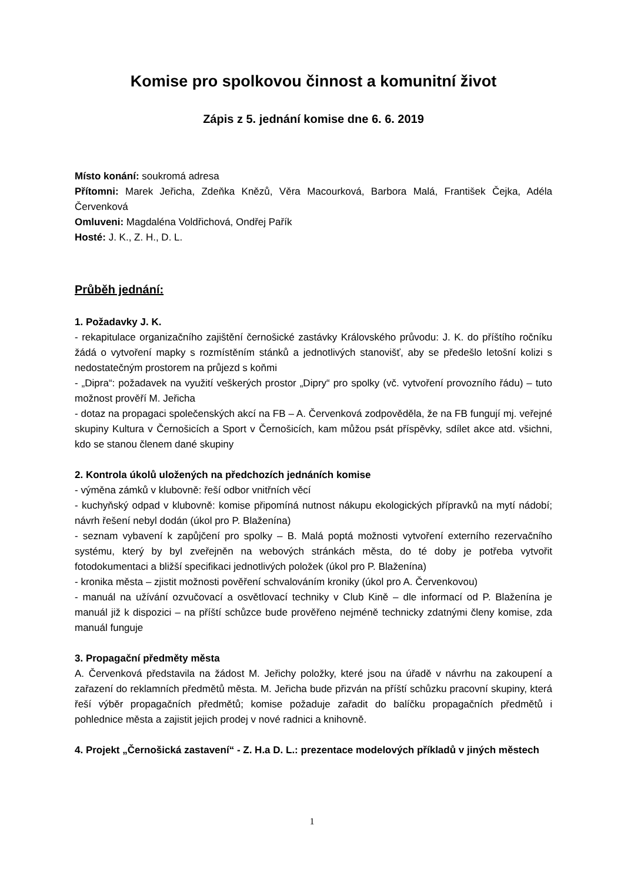Komise pro spolkovou činnost a komunitní život
Zápis z 5. jednání komise dne 6. 6. 2019
Místo konání: soukromá adresa
Přítomni: Marek Jeřicha, Zdeňka Knězů, Věra Macourková, Barbora Malá, František Čejka, Adéla Červenková
Omluveni: Magdaléna Voldřichová, Ondřej Pařík
Hosté: J. K., Z. H., D. L.
Průběh jednání:
1. Požadavky J. K.
- rekapitulace organizačního zajištění černošické zastávky Královského průvodu: J. K. do příštího ročníku žádá o vytvoření mapky s rozmístěním stánků a jednotlivých stanovišť, aby se předešlo letošní kolizi s nedostatečným prostorem na průjezd s koňmi
- „Dipra“: požadavek na využití veškerých prostor „Dipry“ pro spolky (vč. vytvoření provozního řádu) – tuto možnost prověří M. Jeřicha
- dotaz na propagaci společenských akcí na FB – A. Červenková zodpověděla, že na FB fungují mj. veřejné skupiny Kultura v Černošicích a Sport v Černošicích, kam můžou psát příspěvky, sdílet akce atd. všichni, kdo se stanou členem dané skupiny
2. Kontrola úkolů uložených na předchozích jednáních komise
- výměna zámků v klubovně: řeší odbor vnitřních věcí
- kuchyňský odpad v klubovně: komise připomíná nutnost nákupu ekologických přípravků na mytí nádobí; návrh řešení nebyl dodán (úkol pro P. Blaženína)
- seznam vybavení k zapůjčení pro spolky – B. Malá poptá možnosti vytvoření externího rezervačního systému, který by byl zveřejněn na webových stránkách města, do té doby je potřeba vytvořit fotodokumentaci a bližší specifikaci jednotlivých položek (úkol pro P. Blaženína)
- kronika města – zjistit možnosti pověření schvalováním kroniky (úkol pro A. Červenkovou)
- manuál na užívání ozvučovací a osvětlovací techniky v Club Kině – dle informací od P. Blaženína je manuál již k dispozici – na příští schůzce bude prověřeno nejméně technicky zdatnými členy komise, zda manuál funguje
3. Propagační předměty města
A. Červenková představila na žádost M. Jeřichy položky, které jsou na úřadě v návrhu na zakoupení a zařazení do reklamních předmětů města. M. Jeřicha bude přizván na příští schůzku pracovní skupiny, která řeší výběr propagačních předmětů; komise požaduje zařadit do balíčku propagačních předmětů i pohlednice města a zajistit jejich prodej v nové radnici a knihovně.
4. Projekt „Černošická zastavení“ - Z. H.a D. L.: prezentace modelových příkladů v jiných městech
1